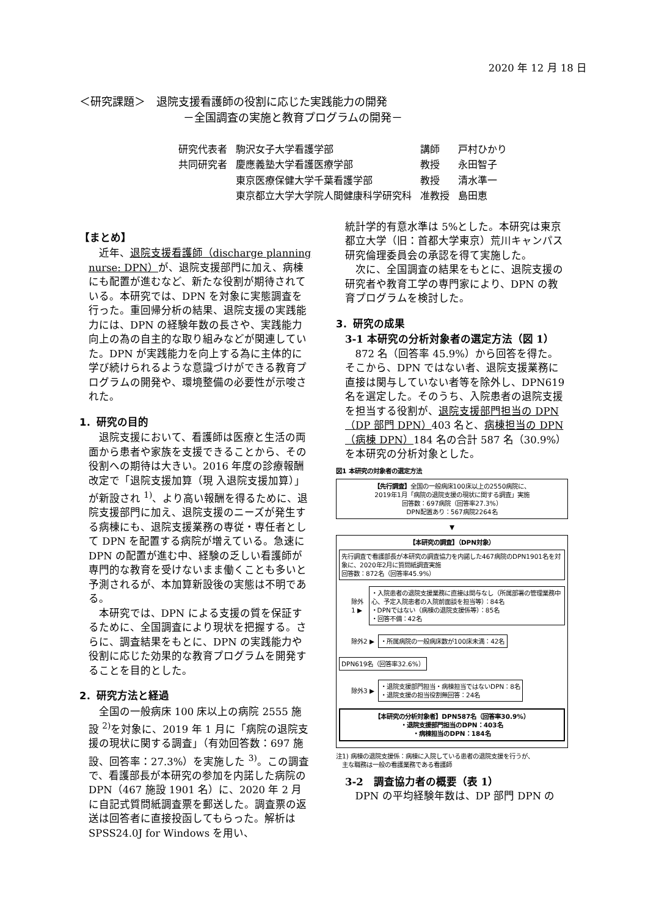2020 年 12 月 18 日
＜研究課題＞　退院支援看護師の役割に応じた実践能力の開発
－全国調査の実施と教育プログラムの開発－
| 研究代表者 | 駒沢女子大学看護学部 | 講師 | 戸村ひかり |
| 共同研究者 | 慶應義塾大学看護医療学部 | 教授 | 永田智子 |
| | 東京医療保健大学千葉看護学部 | 教授 | 清水準一 |
| | 東京都立大学大学院人間健康科学研究科 | 准教授 | 島田恵 |
【まとめ】
近年、退院支援看護師（discharge planning nurse: DPN）が、退院支援部門に加え、病棟にも配置が進むなど、新たな役割が期待されている。本研究では、DPN を対象に実態調査を行った。重回帰分析の結果、退院支援の実践能力には、DPN の経験年数の長さや、実践能力向上の為の自主的な取り組みなどが関連していた。DPN が実践能力を向上する為に主体的に学び続けられるような意識づけができる教育プログラムの開発や、環境整備の必要性が示唆された。
1．研究の目的
退院支援において、看護師は医療と生活の両面から患者や家族を支援できることから、その役割への期待は大きい。2016 年度の診療報酬改定で「退院支援加算（現 入退院支援加算）」が新設され <sup>1)</sup>、より高い報酬を得るために、退院支援部門に加え、退院支援のニーズが発生する病棟にも、退院支援業務の専従・専任者として DPN を配置する病院が増えている。急速に DPN の配置が進む中、経験の乏しい看護師が専門的な教育を受けないまま働くことも多いと予測されるが、本加算新設後の実態は不明である。
本研究では、DPN による支援の質を保証するために、全国調査により現状を把握する。さらに、調査結果をもとに、DPN の実践能力や役割に応じた効果的な教育プログラムを開発することを目的とした。
2．研究方法と経過
全国の一般病床 100 床以上の病院 2555 施設 <sup>2)</sup>を対象に、2019 年 1 月に「病院の退院支援の現状に関する調査」（有効回答数：697 施設、回答率：27.3%）を実施した <sup>3)</sup>。この調査で、看護部長が本研究の参加を内諾した病院の DPN（467 施設 1901 名）に、2020 年 2 月に自記式質問紙調査票を郵送した。調査票の返送は回答者に直接投函してもらった。解析は SPSS24.0J for Windows を用い、
統計学的有意水準は 5%とした。本研究は東京都立大学（旧：首都大学東京）荒川キャンパス研究倫理委員会の承認を得て実施した。
次に、全国調査の結果をもとに、退院支援の研究者や教育工学の専門家により、DPN の教育プログラムを検討した。
3．研究の成果
3-1 本研究の分析対象者の選定方法（図 1）
872 名（回答率 45.9%）から回答を得た。そこから、DPN ではない者、退院支援業務に直接は関与していない者等を除外し、DPN619 名を選定した。そのうち、入院患者の退院支援を担当する役割が、退院支援部門担当の DPN（DP 部門 DPN）403 名と、病棟担当の DPN（病棟 DPN）184 名の合計 587 名（30.9%）を本研究の分析対象とした。
図1 本研究の対象者の選定方法
【先行調査】全国の一般病床100床以上の2550病院に、
2019年1月「病院の退院支援の現状に関する調査」実施
回答数：697病院（回答率27.3%）
DPN配置あり：567病院2264名
▼
【本研究の調査】（DPN対象）
先行調査で看護部長が本研究の調査協力を内諾した467病院のDPN1901名を対象に、2020年2月に質問紙調査実施
回答数：872名（回答率45.9%）
除外1 ▶
・入院患者の退院支援業務に直接は関与なし（所属部署の管理業務中心、予定入院患者の入院前面談を担当等）：84名
・DPNではない（病棟の退院支援係等）：85名
・回答不備：42名
除外2 ▶
・所属病院の一般病床数が100床未満：42名
DPN619名（回答率32.6%）
除外3 ▶
・退院支援部門担当・病棟担当ではないDPN：8名
・退院支援の担当役割無回答：24名
【本研究の分析対象者】DPN587名（回答率30.9%）
・退院支援部門担当のDPN：403名
・病棟担当のDPN：184名
注1) 病棟の退院支援係：病棟に入院している患者の退院支援を行うが、
　主な職務は一般の看護業務である看護師
3-2　調査協力者の概要（表 1）
DPN の平均経験年数は、DP 部門 DPN の